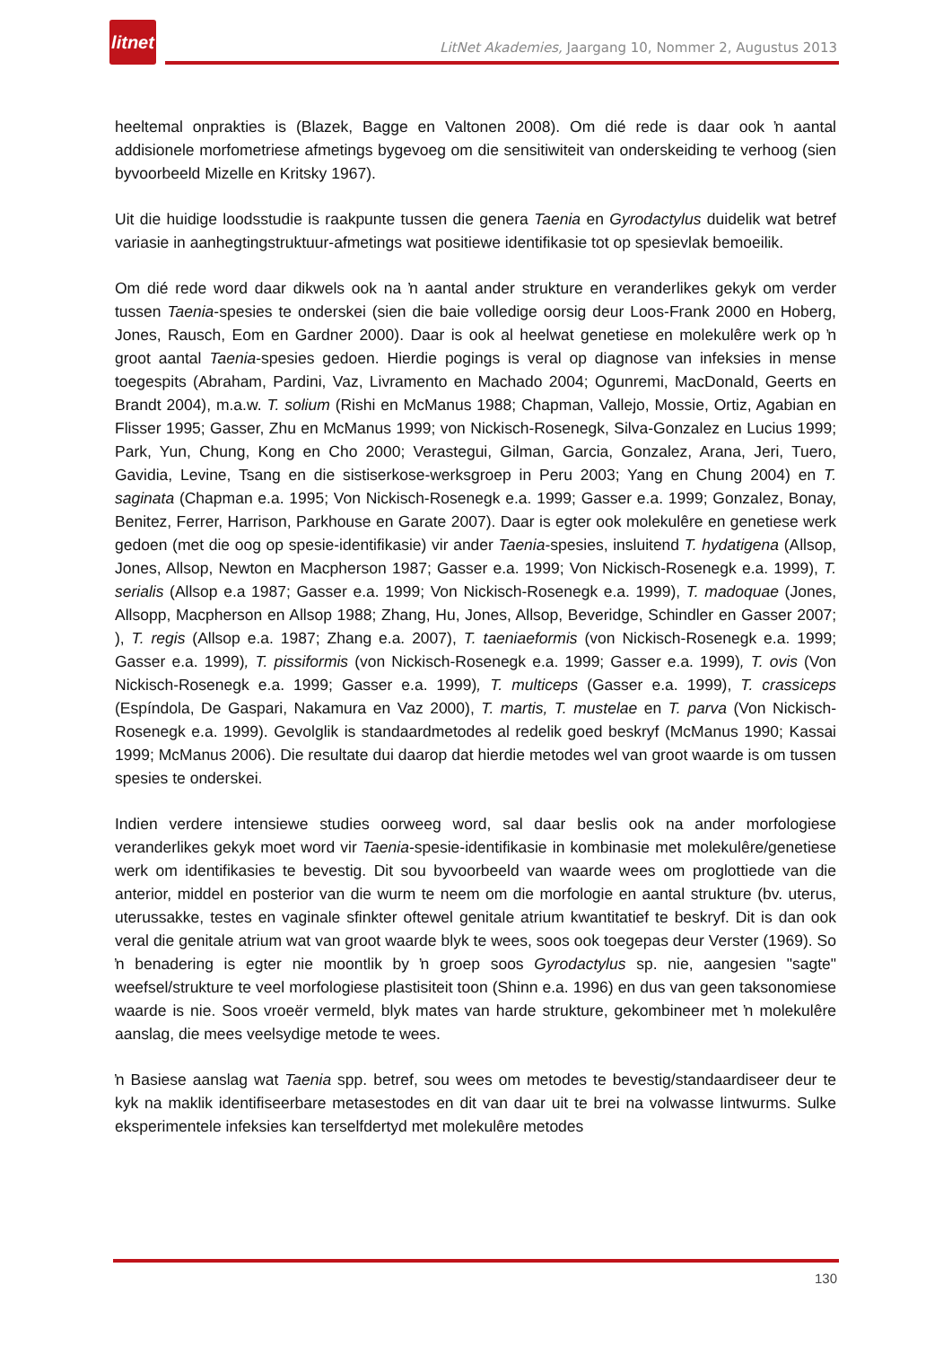litnet
LitNet Akademies, Jaargang 10, Nommer 2, Augustus 2013
heeltemal onprakties is (Blazek, Bagge en Valtonen 2008). Om dié rede is daar ook ŉ aantal addisionele morfometriese afmetings bygevoeg om die sensitiwiteit van onderskeiding te verhoog (sien byvoorbeeld Mizelle en Kritsky 1967).
Uit die huidige loodsstudie is raakpunte tussen die genera Taenia en Gyrodactylus duidelik wat betref variasie in aanhegtingstruktuur-afmetings wat positiewe identifikasie tot op spesievlak bemoeilik.
Om dié rede word daar dikwels ook na ŉ aantal ander strukture en veranderlikes gekyk om verder tussen Taenia-spesies te onderskei (sien die baie volledige oorsig deur Loos-Frank 2000 en Hoberg, Jones, Rausch, Eom en Gardner 2000). Daar is ook al heelwat genetiese en molekulêre werk op ŉ groot aantal Taenia-spesies gedoen. Hierdie pogings is veral op diagnose van infeksies in mense toegespits (Abraham, Pardini, Vaz, Livramento en Machado 2004; Ogunremi, MacDonald, Geerts en Brandt 2004), m.a.w. T. solium (Rishi en McManus 1988; Chapman, Vallejo, Mossie, Ortiz, Agabian en Flisser 1995; Gasser, Zhu en McManus 1999; von Nickisch-Rosenegk, Silva-Gonzalez en Lucius 1999; Park, Yun, Chung, Kong en Cho 2000; Verastegui, Gilman, Garcia, Gonzalez, Arana, Jeri, Tuero, Gavidia, Levine, Tsang en die sistiserkose-werksgroep in Peru 2003; Yang en Chung 2004) en T. saginata (Chapman e.a. 1995; Von Nickisch-Rosenegk e.a. 1999; Gasser e.a. 1999; Gonzalez, Bonay, Benitez, Ferrer, Harrison, Parkhouse en Garate 2007). Daar is egter ook molekulêre en genetiese werk gedoen (met die oog op spesie-identifikasie) vir ander Taenia-spesies, insluitend T. hydatigena (Allsop, Jones, Allsop, Newton en Macpherson 1987; Gasser e.a. 1999; Von Nickisch-Rosenegk e.a. 1999), T. serialis (Allsop e.a 1987; Gasser e.a. 1999; Von Nickisch-Rosenegk e.a. 1999), T. madoquae (Jones, Allsopp, Macpherson en Allsop 1988; Zhang, Hu, Jones, Allsop, Beveridge, Schindler en Gasser 2007; ), T. regis (Allsop e.a. 1987; Zhang e.a. 2007), T. taeniaeformis (von Nickisch-Rosenegk e.a. 1999; Gasser e.a. 1999), T. pissiformis (von Nickisch-Rosenegk e.a. 1999; Gasser e.a. 1999), T. ovis (Von Nickisch-Rosenegk e.a. 1999; Gasser e.a. 1999), T. multiceps (Gasser e.a. 1999), T. crassiceps (Espíndola, De Gaspari, Nakamura en Vaz 2000), T. martis, T. mustelae en T. parva (Von Nickisch-Rosenegk e.a. 1999). Gevolglik is standaardmetodes al redelik goed beskryf (McManus 1990; Kassai 1999; McManus 2006). Die resultate dui daarop dat hierdie metodes wel van groot waarde is om tussen spesies te onderskei.
Indien verdere intensiewe studies oorweeg word, sal daar beslis ook na ander morfologiese veranderlikes gekyk moet word vir Taenia-spesie-identifikasie in kombinasie met molekulêre/genetiese werk om identifikasies te bevestig. Dit sou byvoorbeeld van waarde wees om proglottiede van die anterior, middel en posterior van die wurm te neem om die morfologie en aantal strukture (bv. uterus, uterussakke, testes en vaginale sfinkter oftewel genitale atrium kwantitatief te beskryf. Dit is dan ook veral die genitale atrium wat van groot waarde blyk te wees, soos ook toegepas deur Verster (1969). So ŉ benadering is egter nie moontlik by ŉ groep soos Gyrodactylus sp. nie, aangesien "sagte" weefsel/strukture te veel morfologiese plastisiteit toon (Shinn e.a. 1996) en dus van geen taksonomiese waarde is nie. Soos vroeër vermeld, blyk mates van harde strukture, gekombineer met ŉ molekulêre aanslag, die mees veelsydige metode te wees.
ŉ Basiese aanslag wat Taenia spp. betref, sou wees om metodes te bevestig/standaardiseer deur te kyk na maklik identifiseerbare metasestodes en dit van daar uit te brei na volwasse lintwurms. Sulke eksperimentele infeksies kan terselfdertyd met molekulêre metodes
130